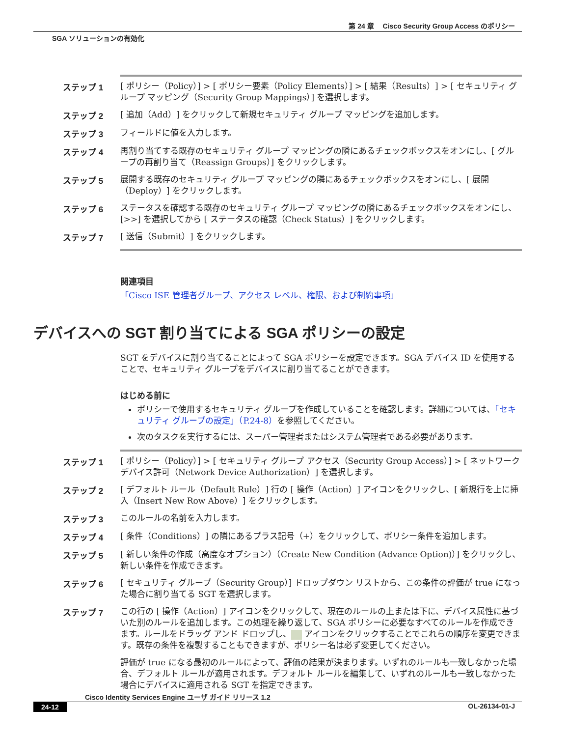第 24 章　 Cisco Security Group Access のポリシー
SGA ソリューションの有効化
ステップ 1
[ ポリシー（Policy）] > [ ポリシー要素（Policy Elements）] > [ 結果（Results）] > [ セキュリティ グループ マッピング（Security Group Mappings）] を選択します。
ステップ 2
[ 追加（Add）] をクリックして新規セキュリティ グループ マッピングを追加します。
ステップ 3
フィールドに値を入力します。
ステップ 4
再割り当てする既存のセキュリティ グループ マッピングの隣にあるチェックボックスをオンにし、[ グループの再割り当て（Reassign Groups）] をクリックします。
ステップ 5
展開する既存のセキュリティ グループ マッピングの隣にあるチェックボックスをオンにし、[ 展開（Deploy）] をクリックします。
ステップ 6
ステータスを確認する既存のセキュリティ グループ マッピングの隣にあるチェックボックスをオンにし、[>>] を選択してから [ ステータスの確認（Check Status）] をクリックします。
ステップ 7
[ 送信（Submit）] をクリックします。
関連項目
「Cisco ISE 管理者グループ、アクセス レベル、権限、および制約事項」
デバイスへの SGT 割り当てによる SGA ポリシーの設定
SGT をデバイスに割り当てることによって SGA ポリシーを設定できます。SGA デバイス ID を使用することで、セキュリティ グループをデバイスに割り当てることができます。
はじめる前に
ポリシーで使用するセキュリティ グループを作成していることを確認します。詳細については、「セキュリティ グループの設定」（P.24-8）を参照してください。
次のタスクを実行するには、スーパー管理者またはシステム管理者である必要があります。
ステップ 1
[ ポリシー（Policy）] > [ セキュリティ グループ アクセス（Security Group Access）] > [ ネットワーク デバイス許可（Network Device Authorization）] を選択します。
ステップ 2
[ デフォルト ルール（Default Rule）] 行の [ 操作（Action）] アイコンをクリックし、[ 新規行を上に挿入（Insert New Row Above）] をクリックします。
ステップ 3
このルールの名前を入力します。
ステップ 4
[ 条件（Conditions）] の隣にあるプラス記号（+）をクリックして、ポリシー条件を追加します。
ステップ 5
[ 新しい条件の作成（高度なオプション）（Create New Condition (Advance Option)）] をクリックし、新しい条件を作成できます。
ステップ 6
[ セキュリティ グループ（Security Group）] ドロップダウン リストから、この条件の評価が true になった場合に割り当てる SGT を選択します。
ステップ 7
この行の [ 操作（Action）] アイコンをクリックして、現在のルールの上または下に、デバイス属性に基づいた別のルールを追加します。この処理を繰り返して、SGA ポリシーに必要なすべてのルールを作成できます。ルールをドラッグ アンド ドロップし、 アイコンをクリックすることでこれらの順序を変更できます。既存の条件を複製することもできますが、ポリシー名は必ず変更してください。
評価が true になる最初のルールによって、評価の結果が決まります。いずれのルールも一致しなかった場合、デフォルト ルールが適用されます。デフォルト ルールを編集して、いずれのルールも一致しなかった場合にデバイスに適用される SGT を指定できます。
Cisco Identity Services Engine ユーザ ガイド リリース 1.2
24-12 OL-26134-01-J